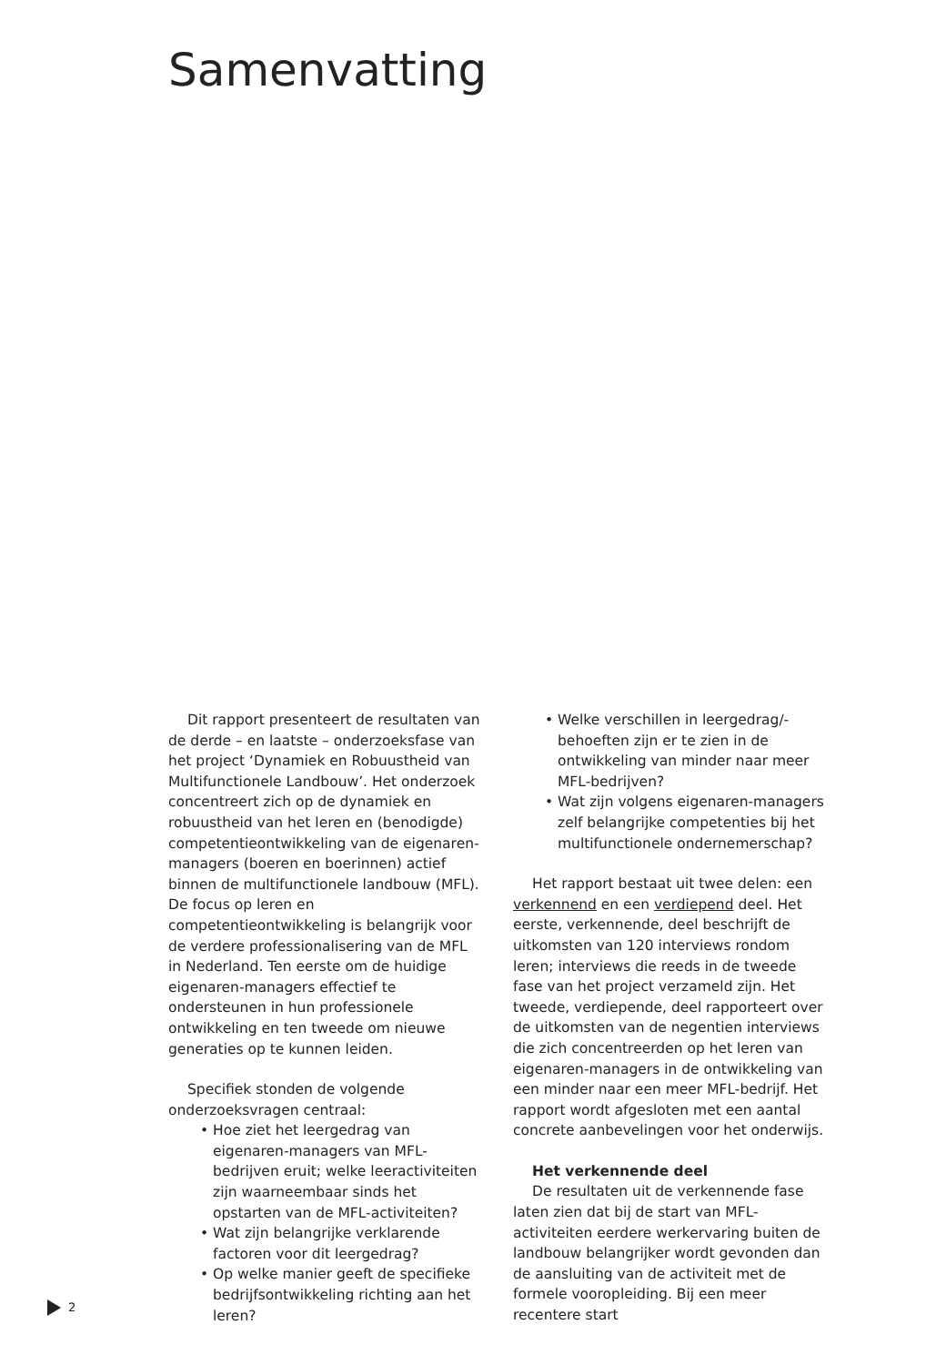Samenvatting
Dit rapport presenteert de resultaten van de derde – en laatste – onderzoeksfase van het project ‘Dynamiek en Robuustheid van Multifunctionele Landbouw’. Het onderzoek concentreert zich op de dynamiek en robuustheid van het leren en (benodigde) competentieontwikkeling van de eigenaren-managers (boeren en boerinnen) actief binnen de multifunctionele landbouw (MFL). De focus op leren en competentieontwikkeling is belangrijk voor de verdere professionalisering van de MFL in Nederland. Ten eerste om de huidige eigenaren-managers effectief te ondersteunen in hun professionele ontwikkeling en ten tweede om nieuwe generaties op te kunnen leiden.
Specifiek stonden de volgende onderzoeksvragen centraal:
• Hoe ziet het leergedrag van eigenaren-managers van MFL-bedrijven eruit; welke leeractiviteiten zijn waarneembaar sinds het opstarten van de MFL-activiteiten?
• Wat zijn belangrijke verklarende factoren voor dit leergedrag?
• Op welke manier geeft de specifieke bedrijfsontwikkeling richting aan het leren?
• Welke verschillen in leergedrag/-behoeften zijn er te zien in de ontwikkeling van minder naar meer MFL-bedrijven?
• Wat zijn volgens eigenaren-managers zelf belangrijke competenties bij het multifunctionele ondernemerschap?
Het rapport bestaat uit twee delen: een verkennend en een verdiepend deel. Het eerste, verkennende, deel beschrijft de uitkomsten van 120 interviews rondom leren; interviews die reeds in de tweede fase van het project verzameld zijn. Het tweede, verdiepende, deel rapporteert over de uitkomsten van de negentien interviews die zich concentreerden op het leren van eigenaren-managers in de ontwikkeling van een minder naar een meer MFL-bedrijf. Het rapport wordt afgesloten met een aantal concrete aanbevelingen voor het onderwijs.
Het verkennende deel
De resultaten uit de verkennende fase laten zien dat bij de start van MFL-activiteiten eerdere werkervaring buiten de landbouw belangrijker wordt gevonden dan de aansluiting van de activiteit met de formele vooropleiding. Bij een meer recentere start
2